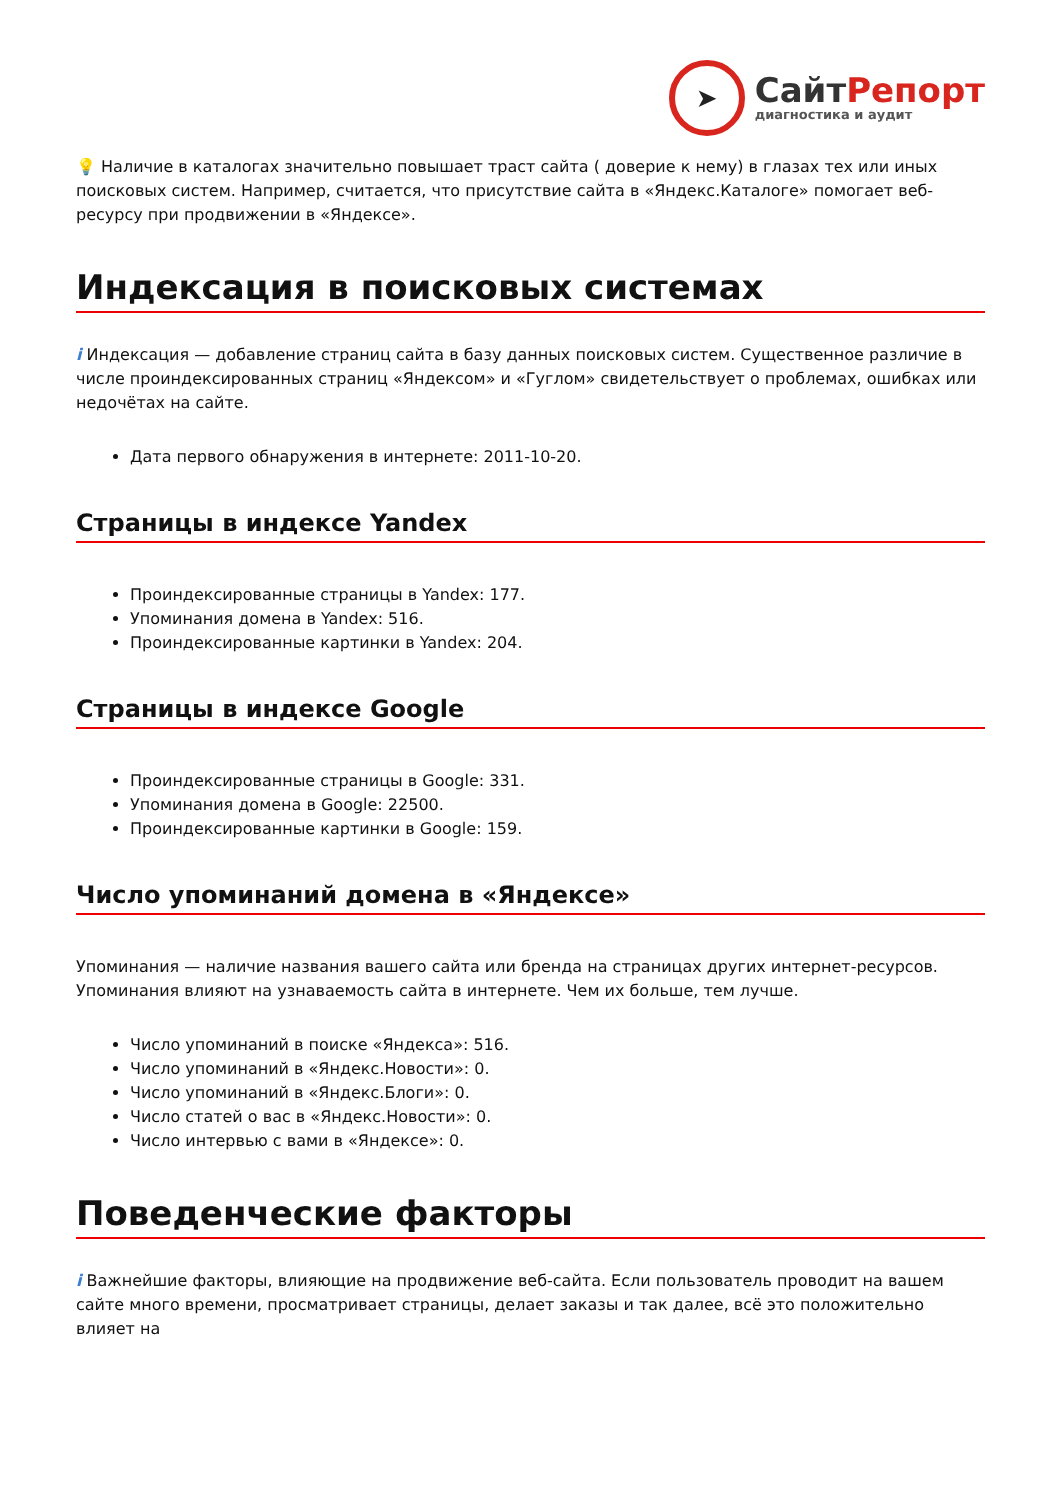➤
СайтРепорт
диагностика и аудит
💡 Наличие в каталогах значительно повышает траст сайта ( доверие к нему) в глазах тех или иных поисковых систем. Например, считается, что присутствие сайта в «Яндекс.Каталоге» помогает веб-ресурсу при продвижении в «Яндексе».
Индексация в поисковых системах
i Индексация — добавление страниц сайта в базу данных поисковых систем. Существенное различие в числе проиндексированных страниц «Яндексом» и «Гуглом» свидетельствует о проблемах, ошибках или недочётах на сайте.
Дата первого обнаружения в интернете: 2011-10-20.
Страницы в индексе Yandex
Проиндексированные страницы в Yandex: 177.
Упоминания домена в Yandex: 516.
Проиндексированные картинки в Yandex: 204.
Страницы в индексе Google
Проиндексированные страницы в Google: 331.
Упоминания домена в Google: 22500.
Проиндексированные картинки в Google: 159.
Число упоминаний домена в «Яндексе»
Упоминания — наличие названия вашего сайта или бренда на страницах других интернет-ресурсов. Упоминания влияют на узнаваемость сайта в интернете. Чем их больше, тем лучше.
Число упоминаний в поиске «Яндекса»: 516.
Число упоминаний в «Яндекс.Новости»: 0.
Число упоминаний в «Яндекс.Блоги»: 0.
Число статей о вас в «Яндекс.Новости»: 0.
Число интервью с вами в «Яндексе»: 0.
Поведенческие факторы
i Важнейшие факторы, влияющие на продвижение веб-сайта. Если пользователь проводит на вашем сайте много времени, просматривает страницы, делает заказы и так далее, всё это положительно влияет на